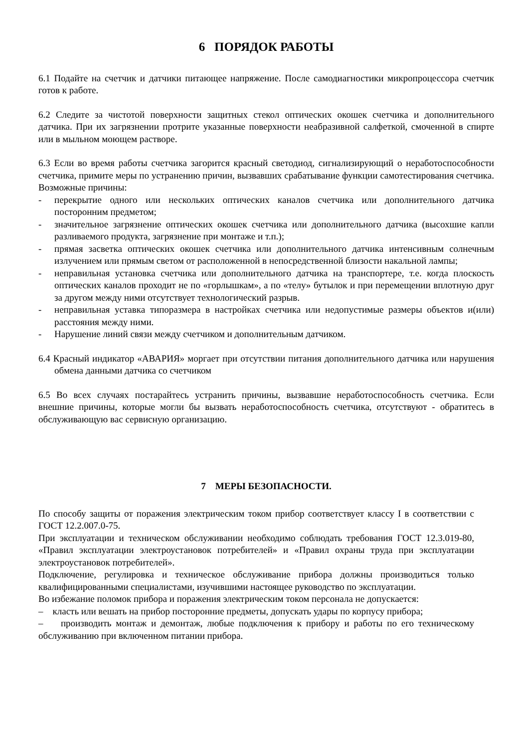6 ПОРЯДОК РАБОТЫ
6.1 Подайте на счетчик и датчики питающее напряжение. После самодиагностики микропроцессора счетчик готов к работе.
6.2 Следите за чистотой поверхности защитных стекол оптических окошек счетчика и дополнительного датчика. При их загрязнении протрите указанные поверхности неабразивной салфеткой, смоченной в спирте или в мыльном моющем растворе.
6.3 Если во время работы счетчика загорится красный светодиод, сигнализирующий о неработоспособности счетчика, примите меры по устранению причин, вызвавших срабатывание функции самотестирования счетчика. Возможные причины:
- перекрытие одного или нескольких оптических каналов счетчика или дополнительного датчика посторонним предметом;
- значительное загрязнение оптических окошек счетчика или дополнительного датчика (высохшие капли разливаемого продукта, загрязнение при монтаже и т.п.);
- прямая засветка оптических окошек счетчика или дополнительного датчика интенсивным солнечным излучением или прямым светом от расположенной в непосредственной близости накальной лампы;
- неправильная установка счетчика или дополнительного датчика на транспортере, т.е. когда плоскость оптических каналов проходит не по «горлышкам», а по «телу» бутылок и при перемещении вплотную друг за другом между ними отсутствует технологический разрыв.
- неправильная уставка типоразмера в настройках счетчика или недопустимые размеры объектов и(или) расстояния между ними.
- Нарушение линий связи между счетчиком и дополнительным датчиком.
6.4 Красный индикатор «АВАРИЯ» моргает при отсутствии питания дополнительного датчика или нарушения обмена данными датчика со счетчиком
6.5 Во всех случаях постарайтесь устранить причины, вызвавшие неработоспособность счетчика. Если внешние причины, которые могли бы вызвать неработоспособность счетчика, отсутствуют - обратитесь в обслуживающую вас сервисную организацию.
7 МЕРЫ БЕЗОПАСНОСТИ.
По способу защиты от поражения электрическим током прибор соответствует классу I в соответствии с ГОСТ 12.2.007.0-75.
При эксплуатации и техническом обслуживании необходимо соблюдать требования ГОСТ 12.3.019-80, «Правил эксплуатации электроустановок потребителей» и «Правил охраны труда при эксплуатации электроустановок потребителей».
Подключение, регулировка и техническое обслуживание прибора должны производиться только квалифицированными специалистами, изучившими настоящее руководство по эксплуатации.
Во избежание поломок прибора и поражения электрическим током персонала не допускается:
– класть или вешать на прибор посторонние предметы, допускать удары по корпусу прибора;
– производить монтаж и демонтаж, любые подключения к прибору и работы по его техническому обслуживанию при включенном питании прибора.